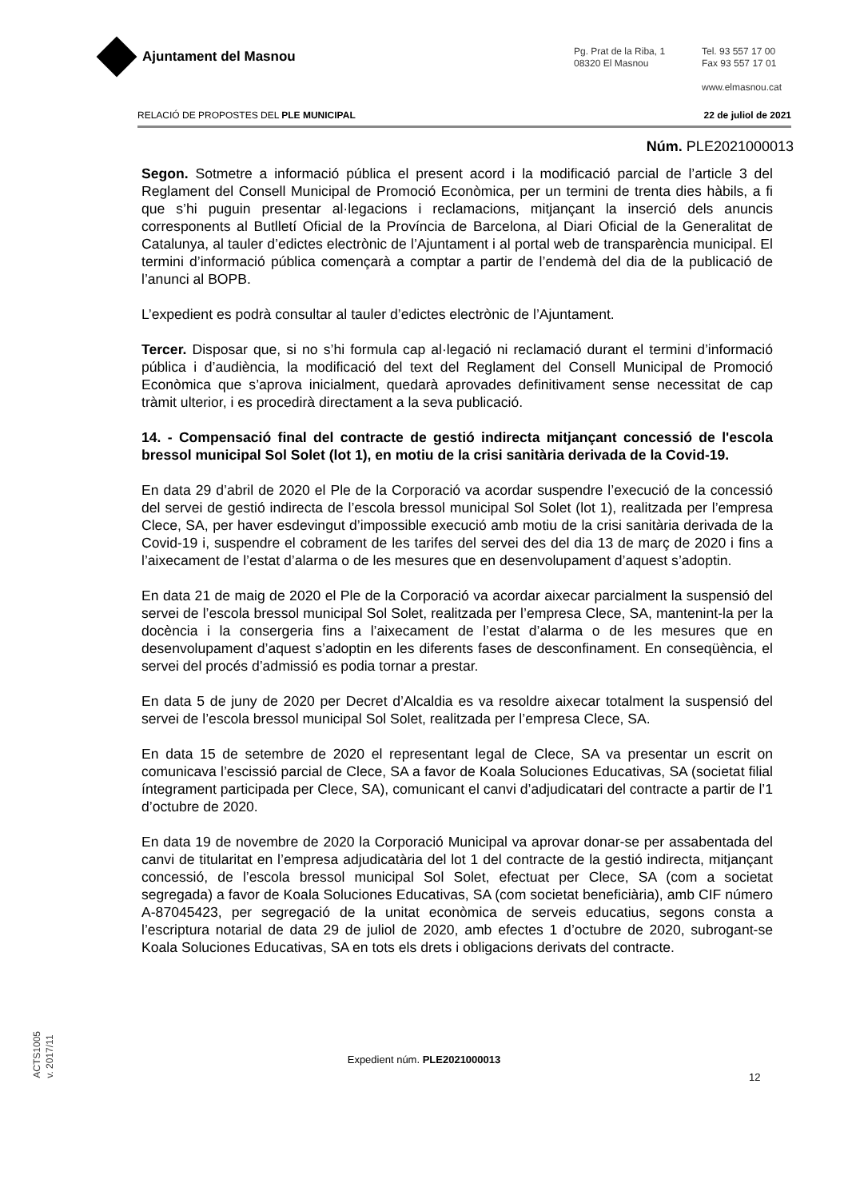Ajuntament del Masnou
Pg. Prat de la Riba, 1
08320 El Masnou
Tel. 93 557 17 00
Fax 93 557 17 01
www.elmasnou.cat
RELACIÓ DE PROPOSTES DEL PLE MUNICIPAL 22 de juliol de 2021
Núm. PLE2021000013
Segon. Sotmetre a informació pública el present acord i la modificació parcial de l’article 3 del Reglament del Consell Municipal de Promoció Econòmica, per un termini de trenta dies hàbils, a fi que s’hi puguin presentar al·legacions i reclamacions, mitjançant la inserció dels anuncis corresponents al Butlletí Oficial de la Província de Barcelona, al Diari Oficial de la Generalitat de Catalunya, al tauler d’edictes electrònic de l’Ajuntament i al portal web de transparència municipal. El termini d’informació pública començarà a comptar a partir de l’endemà del dia de la publicació de l’anunci al BOPB.
L’expedient es podrà consultar al tauler d’edictes electrònic de l’Ajuntament.
Tercer. Disposar que, si no s’hi formula cap al·legació ni reclamació durant el termini d’informació pública i d’audiència, la modificació del text del Reglament del Consell Municipal de Promoció Econòmica que s’aprova inicialment, quedarà aprovades definitivament sense necessitat de cap tràmit ulterior, i es procedirà directament a la seva publicació.
14. - Compensació final del contracte de gestió indirecta mitjançant concessió de l'escola bressol municipal Sol Solet (lot 1), en motiu de la crisi sanitària derivada de la Covid-19.
En data 29 d’abril de 2020 el Ple de la Corporació va acordar suspendre l’execució de la concessió del servei de gestió indirecta de l’escola bressol municipal Sol Solet (lot 1), realitzada per l’empresa Clece, SA, per haver esdevingut d’impossible execució amb motiu de la crisi sanitària derivada de la Covid-19 i, suspendre el cobrament de les tarifes del servei des del dia 13 de març de 2020 i fins a l’aixecament de l’estat d’alarma o de les mesures que en desenvolupament d’aquest s’adoptin.
En data 21 de maig de 2020 el Ple de la Corporació va acordar aixecar parcialment la suspensió del servei de l’escola bressol municipal Sol Solet, realitzada per l’empresa Clece, SA, mantenint-la per la docència i la consergeria fins a l’aixecament de l’estat d’alarma o de les mesures que en desenvolupament d’aquest s’adoptin en les diferents fases de desconfinament. En conseqüència, el servei del procés d’admissió es podia tornar a prestar.
En data 5 de juny de 2020 per Decret d’Alcaldia es va resoldre aixecar totalment la suspensió del servei de l’escola bressol municipal Sol Solet, realitzada per l’empresa Clece, SA.
En data 15 de setembre de 2020 el representant legal de Clece, SA va presentar un escrit on comunicava l’escissió parcial de Clece, SA a favor de Koala Soluciones Educativas, SA (societat filial íntegrament participada per Clece, SA), comunicant el canvi d’adjudicatari del contracte a partir de l’1 d’octubre de 2020.
En data 19 de novembre de 2020 la Corporació Municipal va aprovar donar-se per assabentada del canvi de titularitat en l’empresa adjudicatària del lot 1 del contracte de la gestió indirecta, mitjançant concessió, de l’escola bressol municipal Sol Solet, efectuat per Clece, SA (com a societat segregada) a favor de Koala Soluciones Educativas, SA (com societat beneficiària), amb CIF número A-87045423, per segregació de la unitat econòmica de serveis educatius, segons consta a l’escriptura notarial de data 29 de juliol de 2020, amb efectes 1 d’octubre de 2020, subrogant-se Koala Soluciones Educativas, SA en tots els drets i obligacions derivats del contracte.
ACTS1005
v. 2017/11
Expedient núm. PLE2021000013
12